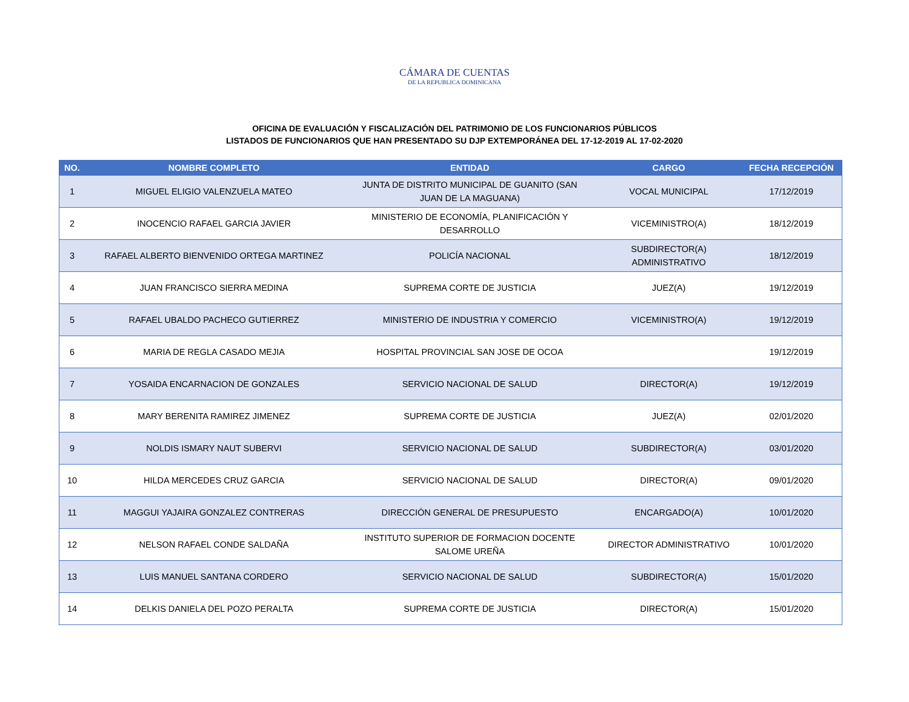CÁMARA DE CUENTAS
DE LA REPUBLICA DOMINICANA
OFICINA DE EVALUACIÓN Y FISCALIZACIÓN DEL PATRIMONIO DE LOS FUNCIONARIOS PÚBLICOS
LISTADOS DE FUNCIONARIOS QUE HAN PRESENTADO SU DJP EXTEMPORÁNEA DEL 17-12-2019 AL 17-02-2020
| NO. | NOMBRE COMPLETO | ENTIDAD | CARGO | FECHA RECEPCIÓN |
| --- | --- | --- | --- | --- |
| 1 | MIGUEL ELIGIO VALENZUELA MATEO | JUNTA DE DISTRITO MUNICIPAL DE GUANITO (SAN JUAN DE LA MAGUANA) | VOCAL MUNICIPAL | 17/12/2019 |
| 2 | INOCENCIO RAFAEL GARCIA JAVIER | MINISTERIO DE ECONOMÍA, PLANIFICACIÓN Y DESARROLLO | VICEMINISTRO(A) | 18/12/2019 |
| 3 | RAFAEL ALBERTO BIENVENIDO ORTEGA MARTINEZ | POLICÍA NACIONAL | SUBDIRECTOR(A) ADMINISTRATIVO | 18/12/2019 |
| 4 | JUAN FRANCISCO SIERRA MEDINA | SUPREMA CORTE DE JUSTICIA | JUEZ(A) | 19/12/2019 |
| 5 | RAFAEL UBALDO PACHECO GUTIERREZ | MINISTERIO DE INDUSTRIA Y COMERCIO | VICEMINISTRO(A) | 19/12/2019 |
| 6 | MARIA DE REGLA CASADO MEJIA | HOSPITAL PROVINCIAL SAN JOSE DE OCOA | | 19/12/2019 |
| 7 | YOSAIDA ENCARNACION DE GONZALES | SERVICIO NACIONAL DE SALUD | DIRECTOR(A) | 19/12/2019 |
| 8 | MARY BERENITA RAMIREZ JIMENEZ | SUPREMA CORTE DE JUSTICIA | JUEZ(A) | 02/01/2020 |
| 9 | NOLDIS ISMARY NAUT SUBERVI | SERVICIO NACIONAL DE SALUD | SUBDIRECTOR(A) | 03/01/2020 |
| 10 | HILDA MERCEDES CRUZ GARCIA | SERVICIO NACIONAL DE SALUD | DIRECTOR(A) | 09/01/2020 |
| 11 | MAGGUI YAJAIRA GONZALEZ CONTRERAS | DIRECCIÓN GENERAL DE PRESUPUESTO | ENCARGADO(A) | 10/01/2020 |
| 12 | NELSON RAFAEL CONDE SALDAÑA | INSTITUTO SUPERIOR DE FORMACION DOCENTE SALOME UREÑA | DIRECTOR ADMINISTRATIVO | 10/01/2020 |
| 13 | LUIS MANUEL SANTANA CORDERO | SERVICIO NACIONAL DE SALUD | SUBDIRECTOR(A) | 15/01/2020 |
| 14 | DELKIS DANIELA DEL POZO PERALTA | SUPREMA CORTE DE JUSTICIA | DIRECTOR(A) | 15/01/2020 |